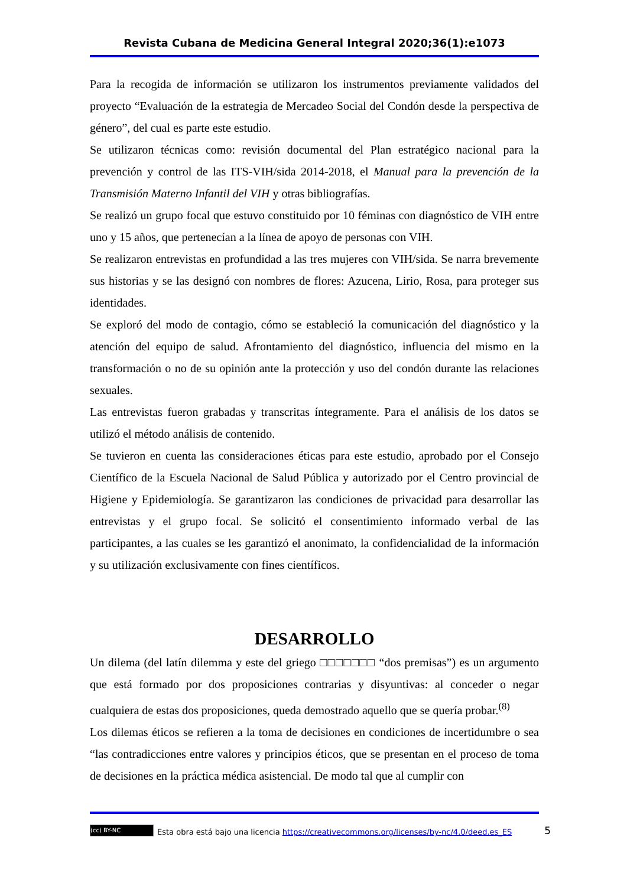Revista Cubana de Medicina General Integral 2020;36(1):e1073
Para la recogida de información se utilizaron los instrumentos previamente validados del proyecto “Evaluación de la estrategia de Mercadeo Social del Condón desde la perspectiva de género”, del cual es parte este estudio.
Se utilizaron técnicas como: revisión documental del Plan estratégico nacional para la prevención y control de las ITS-VIH/sida 2014-2018, el Manual para la prevención de la Transmisión Materno Infantil del VIH y otras bibliografías.
Se realizó un grupo focal que estuvo constituido por 10 féminas con diagnóstico de VIH entre uno y 15 años, que pertenecían a la línea de apoyo de personas con VIH.
Se realizaron entrevistas en profundidad a las tres mujeres con VIH/sida. Se narra brevemente sus historias y se las designó con nombres de flores: Azucena, Lirio, Rosa, para proteger sus identidades.
Se exploró del modo de contagio, cómo se estableció la comunicación del diagnóstico y la atención del equipo de salud. Afrontamiento del diagnóstico, influencia del mismo en la transformación o no de su opinión ante la protección y uso del condón durante las relaciones sexuales.
Las entrevistas fueron grabadas y transcritas íntegramente. Para el análisis de los datos se utilizó el método análisis de contenido.
Se tuvieron en cuenta las consideraciones éticas para este estudio, aprobado por el Consejo Científico de la Escuela Nacional de Salud Pública y autorizado por el Centro provincial de Higiene y Epidemiología. Se garantizaron las condiciones de privacidad para desarrollar las entrevistas y el grupo focal. Se solicitó el consentimiento informado verbal de las participantes, a las cuales se les garantizó el anonimato, la confidencialidad de la información y su utilización exclusivamente con fines científicos.
DESARROLLO
Un dilema (del latín dilemma y este del griego □□□□□□□ “dos premisas”) es un argumento que está formado por dos proposiciones contrarias y disyuntivas: al conceder o negar cualquiera de estas dos proposiciones, queda demostrado aquello que se quería probar.<sup>(8)</sup>
Los dilemas éticos se refieren a la toma de decisiones en condiciones de incertidumbre o sea “las contradicciones entre valores y principios éticos, que se presentan en el proceso de toma de decisiones en la práctica médica asistencial. De modo tal que al cumplir con
(cc) BY-NC Esta obra está bajo una licencia https://creativecommons.org/licenses/by-nc/4.0/deed.es_ES 5